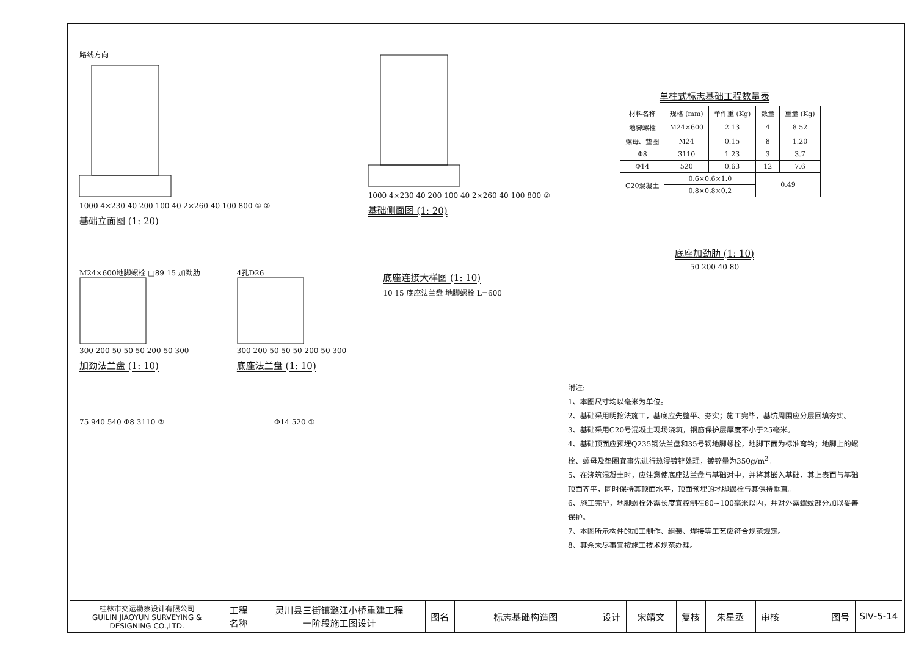路线方向
1000 4×230 40 200 100 40 2×260 40 100 800 ① ②
基础立面图 (1: 20)
1000 4×230 40 200 100 40 2×260 40 100 800 ②
基础侧面图 (1: 20)
M24×600地脚螺栓 □89 15 加劲肋
300 200 50 50 50 200 50 300
加劲法兰盘 (1: 10)
4孔D26
300 200 50 50 50 200 50 300
底座法兰盘 (1: 10)
底座连接大样图 (1: 10)
10 15 底座法兰盘 地脚螺栓 L=600
75 940 540 Φ8 3110 ② Φ14 520 ①
单柱式标志基础工程数量表
| 材料名称 | 规格 (mm) | 单件重 (Kg) | 数量 | 重量 (Kg) |
| --- | --- | --- | --- | --- |
| 地脚螺栓 | M24×600 | 2.13 | 4 | 8.52 |
| 螺母、垫圈 | M24 | 0.15 | 8 | 1.20 |
| Φ8 | 3110 | 1.23 | 3 | 3.7 |
| Φ14 | 520 | 0.63 | 12 | 7.6 |
| C20混凝土 | 0.6×0.6×1.0 | | 0.49 | |
| | 0.8×0.8×0.2 | | | |
底座加劲肋 (1: 10)
50 200 40 80
附注:
1、本图尺寸均以毫米为单位。
2、基础采用明挖法施工，基底应先整平、夯实；施工完毕，基坑周围应分层回填夯实。
3、基础采用C20号混凝土现场浇筑，钢筋保护层厚度不小于25毫米。
4、基础顶面应预埋Q235钢法兰盘和35号钢地脚螺栓，地脚下面为标准弯钩；地脚上的螺栓、螺母及垫圈宜事先进行热浸镀锌处理，镀锌量为350g/m<sup>2</sup>。
5、在浇筑混凝土时，应注意使底座法兰盘与基础对中，并将其嵌入基础，其上表面与基础顶面齐平，同时保持其顶面水平，顶面预埋的地脚螺栓与其保持垂直。
6、施工完毕，地脚螺栓外露长度宜控制在80~100毫米以内，并对外露螺纹部分加以妥善保护。
7、本图所示构件的加工制作、组装、焊接等工艺应符合规范规定。
8、其余未尽事宜按施工技术规范办理。
桂林市交运勘察设计有限公司
GUILIN JIAOYUN SURVEYING & DESIGNING CO.,LTD.
工程 名称
灵川县三街镇潞江小桥重建工程
一阶段施工图设计
图名 标志基础构造图 设计 宋靖文 复核 朱星丞 审核 图号 SⅣ-5-14